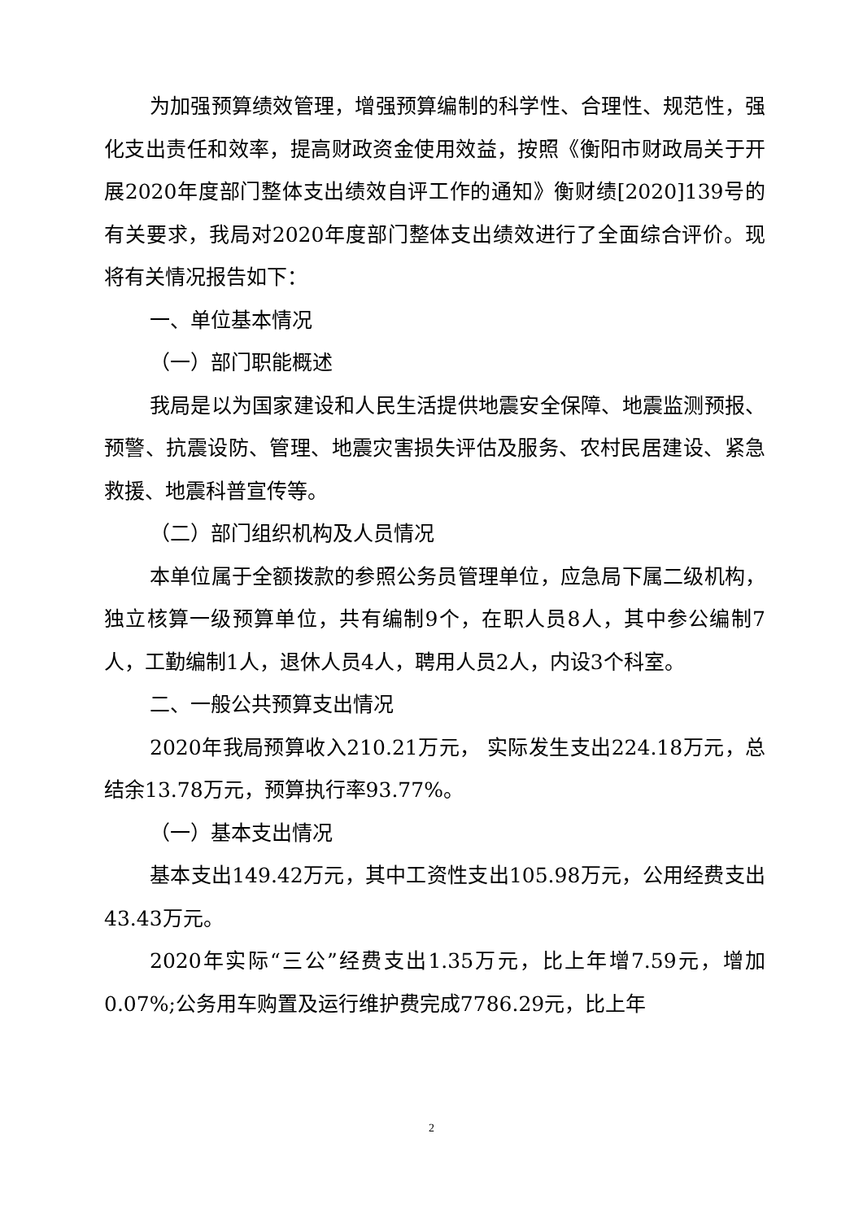为加强预算绩效管理，增强预算编制的科学性、合理性、规范性，强化支出责任和效率，提高财政资金使用效益，按照《衡阳市财政局关于开展2020年度部门整体支出绩效自评工作的通知》衡财绩[2020]139号的有关要求，我局对2020年度部门整体支出绩效进行了全面综合评价。现将有关情况报告如下：
一、单位基本情况
（一）部门职能概述
我局是以为国家建设和人民生活提供地震安全保障、地震监测预报、预警、抗震设防、管理、地震灾害损失评估及服务、农村民居建设、紧急救援、地震科普宣传等。
（二）部门组织机构及人员情况
本单位属于全额拨款的参照公务员管理单位，应急局下属二级机构，独立核算一级预算单位，共有编制9个，在职人员8人，其中参公编制7人，工勤编制1人，退休人员4人，聘用人员2人，内设3个科室。
二、一般公共预算支出情况
2020年我局预算收入210.21万元， 实际发生支出224.18万元，总结余13.78万元，预算执行率93.77%。
（一）基本支出情况
基本支出149.42万元，其中工资性支出105.98万元，公用经费支出43.43万元。
2020年实际“三公”经费支出1.35万元，比上年增7.59元，增加0.07%;公务用车购置及运行维护费完成7786.29元，比上年
2